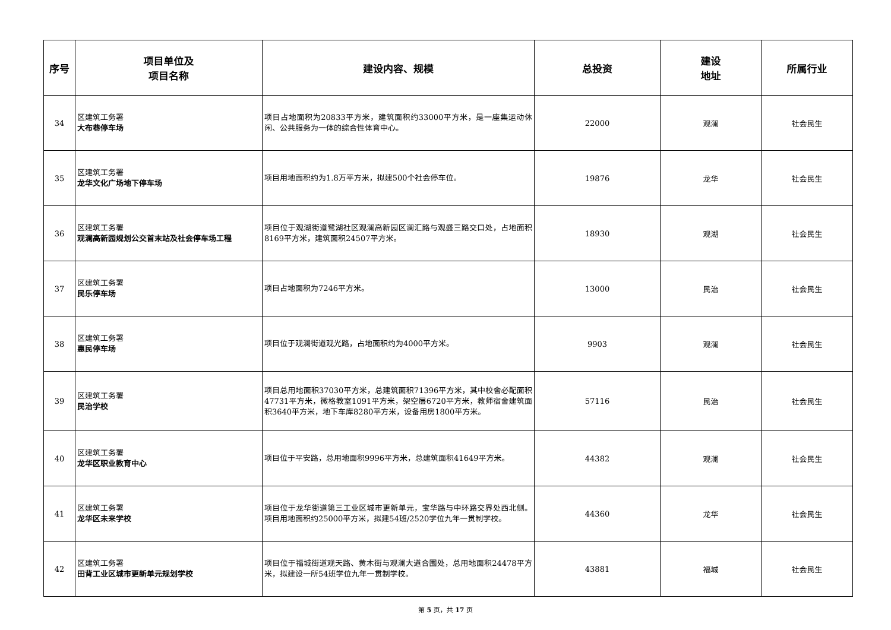| 序号 | 项目单位及 项目名称 | 建设内容、规模 | 总投资 | 建设 地址 | 所属行业 |
| --- | --- | --- | --- | --- | --- |
| 34 | 区建筑工务署 大布巷停车场 | 项目占地面积为20833平方米，建筑面积约33000平方米，是一座集运动休闲、公共服务为一体的综合性体育中心。 | 22000 | 观澜 | 社会民生 |
| 35 | 区建筑工务署 龙华文化广场地下停车场 | 项目用地面积约为1.8万平方米，拟建500个社会停车位。 | 19876 | 龙华 | 社会民生 |
| 36 | 区建筑工务署 观澜高新园规划公交首末站及社会停车场工程 | 项目位于观湖街道鹭湖社区观澜高新园区澜汇路与观盛三路交口处，占地面积8169平方米，建筑面积24507平方米。 | 18930 | 观湖 | 社会民生 |
| 37 | 区建筑工务署 民乐停车场 | 项目占地面积为7246平方米。 | 13000 | 民治 | 社会民生 |
| 38 | 区建筑工务署 惠民停车场 | 项目位于观澜街道观光路，占地面积约为4000平方米。 | 9903 | 观澜 | 社会民生 |
| 39 | 区建筑工务署 民治学校 | 项目总用地面积37030平方米，总建筑面积71396平方米，其中校舍必配面积47731平方米，微格教室1091平方米，架空层6720平方米，教师宿舍建筑面积3640平方米，地下车库8280平方米，设备用房1800平方米。 | 57116 | 民治 | 社会民生 |
| 40 | 区建筑工务署 龙华区职业教育中心 | 项目位于平安路，总用地面积9996平方米，总建筑面积41649平方米。 | 44382 | 观澜 | 社会民生 |
| 41 | 区建筑工务署 龙华区未来学校 | 项目位于龙华街道第三工业区城市更新单元，宝华路与中环路交界处西北侧。项目用地面积约25000平方米，拟建54班/2520学位九年一贯制学校。 | 44360 | 龙华 | 社会民生 |
| 42 | 区建筑工务署 田背工业区城市更新单元规划学校 | 项目位于福城街道观天路、黄木街与观澜大道合围处，总用地面积24478平方米，拟建设一所54班学位九年一贯制学校。 | 43881 | 福城 | 社会民生 |
第 5 页，共 17 页